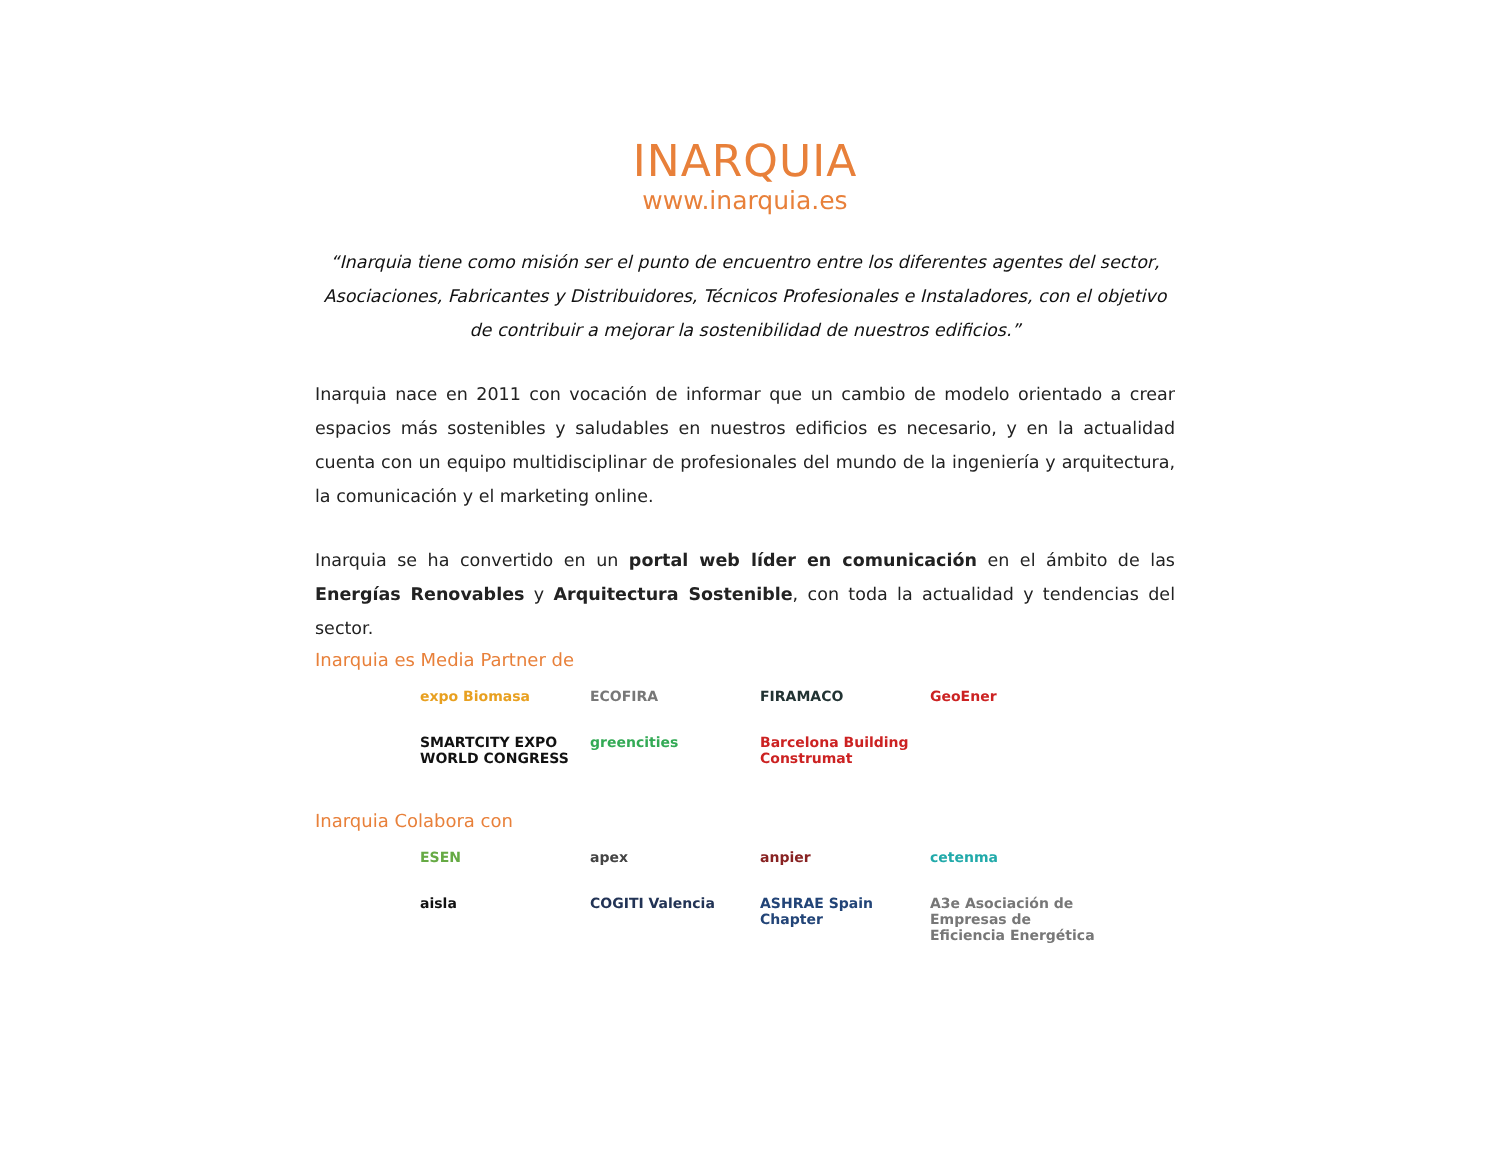INARQUIA
www.inarquia.es
“Inarquia tiene como misión ser el punto de encuentro entre los diferentes agentes del sector, Asociaciones, Fabricantes y Distribuidores, Técnicos Profesionales e Instaladores, con el objetivo de contribuir a mejorar la sostenibilidad de nuestros edificios.”
Inarquia nace en 2011 con vocación de informar que un cambio de modelo orientado a crear espacios más sostenibles y saludables en nuestros edificios es necesario, y en la actualidad cuenta con un equipo multidisciplinar de profesionales del mundo de la ingeniería y arquitectura, la comunicación y el marketing online.
Inarquia se ha convertido en un portal web líder en comunicación en el ámbito de las Energías Renovables y Arquitectura Sostenible, con toda la actualidad y tendencias del sector.
Inarquia es Media Partner de
expo Biomasa
ECOFIRA
FIRAMACO
GeoEner
SMARTCITY EXPO WORLD CONGRESS
greencities
Barcelona Building Construmat
Inarquia Colabora con
ESEN
apex
anpier
cetenma
aisla
COGITI Valencia
ASHRAE Spain Chapter
A3e Asociación de Empresas de Eficiencia Energética